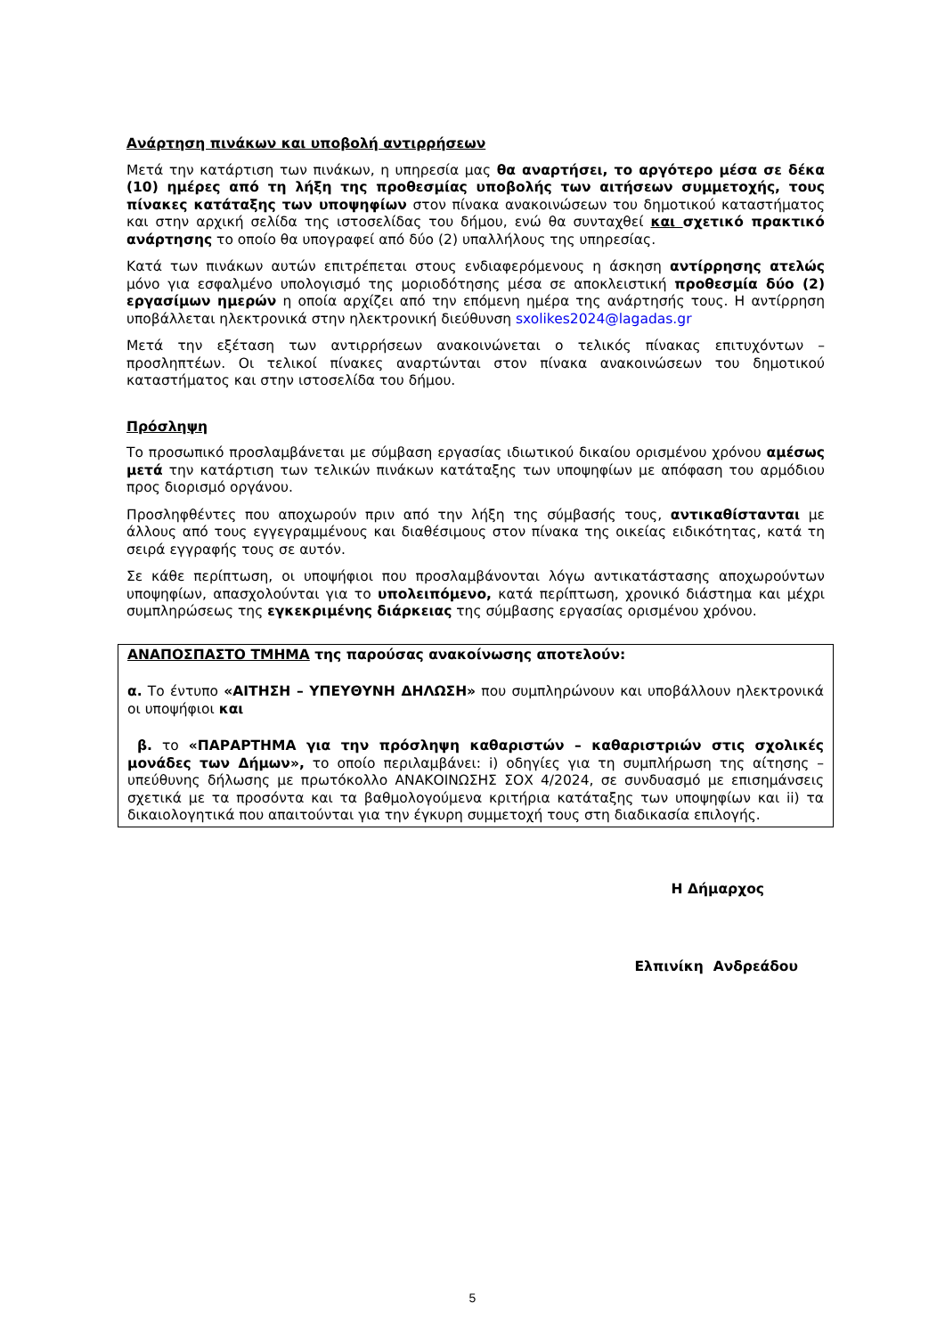Ανάρτηση πινάκων και υποβολή αντιρρήσεων
Μετά την κατάρτιση των πινάκων, η υπηρεσία μας θα αναρτήσει, το αργότερο μέσα σε δέκα (10) ημέρες από τη λήξη της προθεσμίας υποβολής των αιτήσεων συμμετοχής, τους πίνακες κατάταξης των υποψηφίων στον πίνακα ανακοινώσεων του δημοτικού καταστήματος και στην αρχική σελίδα της ιστοσελίδας του δήμου, ενώ θα συνταχθεί και σχετικό πρακτικό ανάρτησης το οποίο θα υπογραφεί από δύο (2) υπαλλήλους της υπηρεσίας.
Κατά των πινάκων αυτών επιτρέπεται στους ενδιαφερόμενους η άσκηση αντίρρησης ατελώς μόνο για εσφαλμένο υπολογισμό της μοριοδότησης μέσα σε αποκλειστική προθεσμία δύο (2) εργασίμων ημερών η οποία αρχίζει από την επόμενη ημέρα της ανάρτησής τους. Η αντίρρηση υποβάλλεται ηλεκτρονικά στην ηλεκτρονική διεύθυνση sxolikes2024@lagadas.gr
Μετά την εξέταση των αντιρρήσεων ανακοινώνεται ο τελικός πίνακας επιτυχόντων – προσληπτέων. Οι τελικοί πίνακες αναρτώνται στον πίνακα ανακοινώσεων του δημοτικού καταστήματος και στην ιστοσελίδα του δήμου.
Πρόσληψη
Το προσωπικό προσλαμβάνεται με σύμβαση εργασίας ιδιωτικού δικαίου ορισμένου χρόνου αμέσως μετά την κατάρτιση των τελικών πινάκων κατάταξης των υποψηφίων με απόφαση του αρμόδιου προς διορισμό οργάνου.
Προσληφθέντες που αποχωρούν πριν από την λήξη της σύμβασής τους, αντικαθίστανται με άλλους από τους εγγεγραμμένους και διαθέσιμους στον πίνακα της οικείας ειδικότητας, κατά τη σειρά εγγραφής τους σε αυτόν.
Σε κάθε περίπτωση, οι υποψήφιοι που προσλαμβάνονται λόγω αντικατάστασης αποχωρούντων υποψηφίων, απασχολούνται για το υπολειπόμενο, κατά περίπτωση, χρονικό διάστημα και μέχρι συμπληρώσεως της εγκεκριμένης διάρκειας της σύμβασης εργασίας ορισμένου χρόνου.
ΑΝΑΠΟΣΠΑΣΤΟ ΤΜΗΜΑ της παρούσας ανακοίνωσης αποτελούν:
α. Το έντυπο «ΑΙΤΗΣΗ – ΥΠΕΥΘΥΝΗ ΔΗΛΩΣΗ» που συμπληρώνουν και υποβάλλουν ηλεκτρονικά οι υποψήφιοι και
β. το «ΠΑΡΑΡΤΗΜΑ για την πρόσληψη καθαριστών – καθαριστριών στις σχολικές μονάδες των Δήμων», το οποίο περιλαμβάνει: i) οδηγίες για τη συμπλήρωση της αίτησης – υπεύθυνης δήλωσης με πρωτόκολλο ΑΝΑΚΟΙΝΩΣΗΣ ΣΟΧ 4/2024, σε συνδυασμό με επισημάνσεις σχετικά με τα προσόντα και τα βαθμολογούμενα κριτήρια κατάταξης των υποψηφίων και ii) τα δικαιολογητικά που απαιτούνται για την έγκυρη συμμετοχή τους στη διαδικασία επιλογής.
Η Δήμαρχος
Ελπινίκη Ανδρεάδου
5